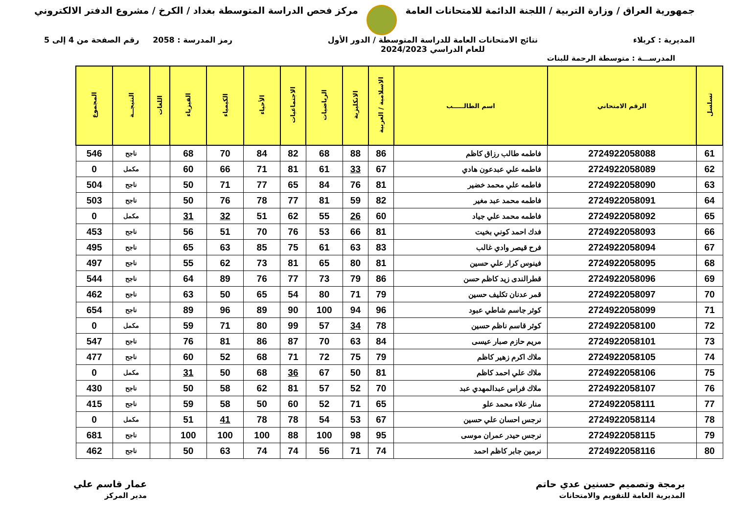جمهورية العراق / وزارة التربية / اللجنة الدائمة للامتحانات العامة
مركز فحص الدراسة المتوسطة بغداد / الكرخ / مشروع الدفتر الالكتروني
المديرية : كربلاء نتائج الامتحانات العامة للدراسة المتوسطة / الدور الأول
للعام الدراسي 2024/2023
رمز المدرسة : 2058 رقم الصفحة من 4 إلى 5
المدرســـة : متوسطة الرحمة للبنات
| تسلسل | الرقم الامتحاني | اسم الطالـــــب | الاسلامية / العربية | الانكليزية | الرياضيات | الاجتماعيات | الأحياء | الكيمياء | الفيزياء | اللغات | النتيجــة | المجموع |
| --- | --- | --- | --- | --- | --- | --- | --- | --- | --- | --- | --- | --- |
| 61 | 2724922058088 | فاطمه طالب رزاق كاظم | 86 | 88 | 68 | 82 | 84 | 70 | 68 | | ناجح | 546 |
| 62 | 2724922058089 | فاطمه علي عبدعون هادي | 67 | 33 | 61 | 81 | 71 | 66 | 60 | | مكمل | 0 |
| 63 | 2724922058090 | فاطمه علي محمد خضير | 81 | 76 | 84 | 65 | 77 | 71 | 50 | | ناجح | 504 |
| 64 | 2724922058091 | فاطمه محمد عبد مغير | 82 | 59 | 81 | 77 | 78 | 76 | 50 | | ناجح | 503 |
| 65 | 2724922058092 | فاطمه محمد علي جياد | 60 | 26 | 55 | 62 | 51 | 32 | 31 | | مكمل | 0 |
| 66 | 2724922058093 | فدك احمد كوني بخيت | 81 | 66 | 53 | 76 | 70 | 51 | 56 | | ناجح | 453 |
| 67 | 2724922058094 | فرح قيصر وادي غالب | 83 | 63 | 61 | 75 | 85 | 63 | 65 | | ناجح | 495 |
| 68 | 2724922058095 | فينوس كرار علي حسين | 81 | 80 | 65 | 81 | 73 | 62 | 55 | | ناجح | 497 |
| 69 | 2724922058096 | قطرالندى زيد كاظم حسن | 86 | 79 | 73 | 77 | 76 | 89 | 64 | | ناجح | 544 |
| 70 | 2724922058097 | قمر عدنان تكليف حسين | 79 | 71 | 80 | 54 | 65 | 50 | 63 | | ناجح | 462 |
| 71 | 2724922058099 | كوثر جاسم شاطي عبود | 96 | 94 | 100 | 90 | 89 | 96 | 89 | | ناجح | 654 |
| 72 | 2724922058100 | كوثر قاسم ناظم حسين | 78 | 34 | 57 | 99 | 80 | 71 | 59 | | مكمل | 0 |
| 73 | 2724922058101 | مريم حازم صبار عيسى | 84 | 63 | 70 | 87 | 86 | 81 | 76 | | ناجح | 547 |
| 74 | 2724922058105 | ملاك اكرم زهير كاظم | 79 | 75 | 72 | 71 | 68 | 52 | 60 | | ناجح | 477 |
| 75 | 2724922058106 | ملاك علي احمد كاظم | 81 | 50 | 67 | 36 | 68 | 50 | 31 | | مكمل | 0 |
| 76 | 2724922058107 | ملاك فراس عبدالمهدي عبد | 70 | 52 | 57 | 81 | 62 | 58 | 50 | | ناجح | 430 |
| 77 | 2724922058111 | منار علاء محمد علو | 65 | 71 | 52 | 60 | 50 | 58 | 59 | | ناجح | 415 |
| 78 | 2724922058114 | نرجس احسان علي حسين | 67 | 53 | 54 | 78 | 78 | 41 | 51 | | مكمل | 0 |
| 79 | 2724922058115 | نرجس حيدر عمران موسى | 95 | 98 | 100 | 88 | 100 | 100 | 100 | | ناجح | 681 |
| 80 | 2724922058116 | نرمين جابر كاظم احمد | 74 | 71 | 56 | 74 | 74 | 63 | 50 | | ناجح | 462 |
برمجة وتصميم حسنين عدي حاتم
المديرية العامة للتقويم والامتحانات
عمار قاسم علي
مدير المركز